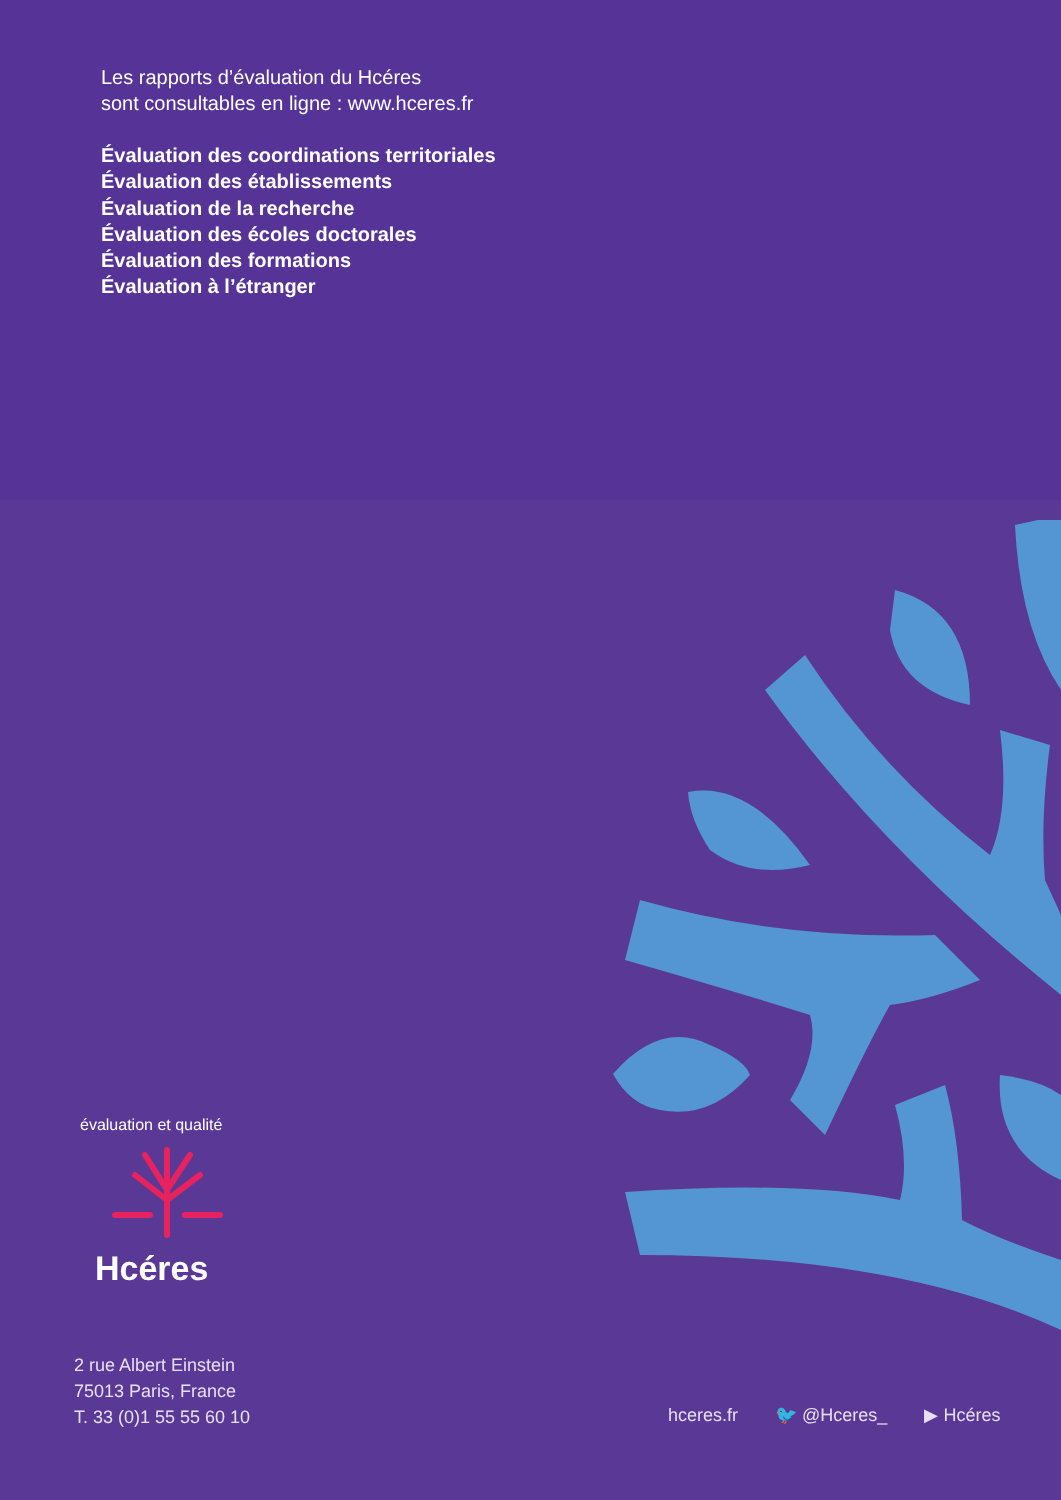Les rapports d’évaluation du Hcéres
sont consultables en ligne : www.hceres.fr
Évaluation des coordinations territoriales
Évaluation des établissements
Évaluation de la recherche
Évaluation des écoles doctorales
Évaluation des formations
Évaluation à l’étranger
Hcéres
évaluation et qualité
2 rue Albert Einstein
75013 Paris, France
T. 33 (0)1 55 55 60 10
hceres.fr 🐦 @Hceres_ ▶ Hcéres